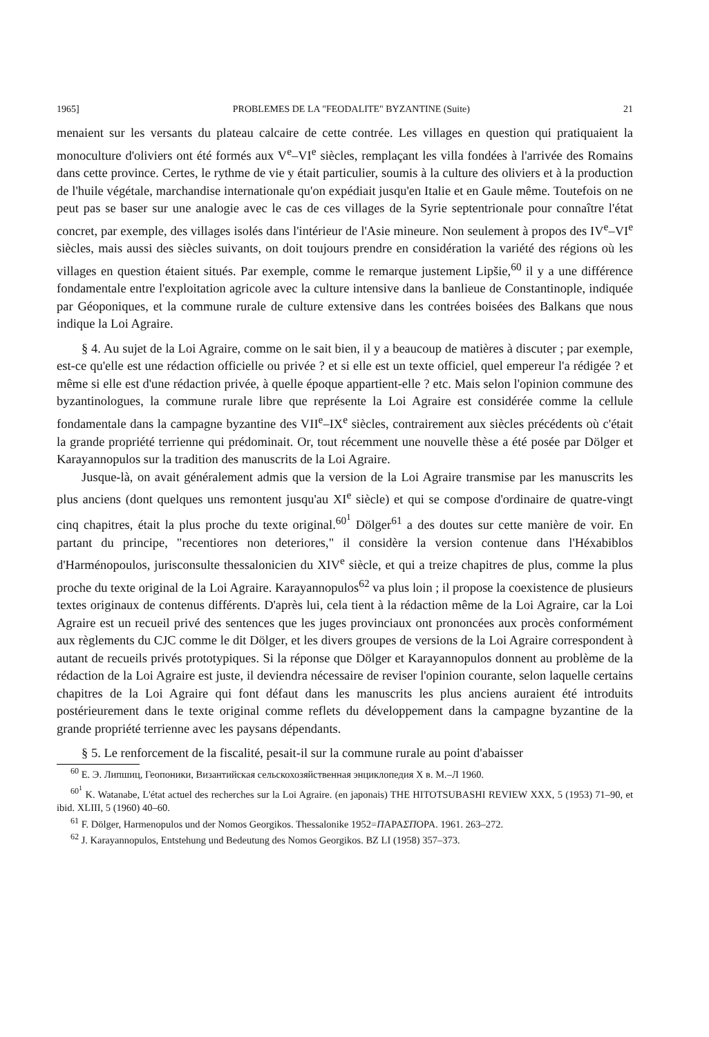1965] PROBLEMES DE LA "FEODALITE" BYZANTINE (Suite) 21
menaient sur les versants du plateau calcaire de cette contrée. Les villages en question qui pratiquaient la monoculture d'oliviers ont été formés aux V<sup>e</sup>–VI<sup>e</sup> siècles, remplaçant les villa fondées à l'arrivée des Romains dans cette province. Certes, le rythme de vie y était particulier, soumis à la culture des oliviers et à la production de l'huile végétale, marchandise internationale qu'on expédiait jusqu'en Italie et en Gaule même. Toutefois on ne peut pas se baser sur une analogie avec le cas de ces villages de la Syrie septentrionale pour connaître l'état concret, par exemple, des villages isolés dans l'intérieur de l'Asie mineure. Non seulement à propos des IV<sup>e</sup>–VI<sup>e</sup> siècles, mais aussi des siècles suivants, on doit toujours prendre en considération la variété des régions où les villages en question étaient situés. Par exemple, comme le remarque justement Lipšie,<sup>60</sup> il y a une différence fondamentale entre l'exploitation agricole avec la culture intensive dans la banlieue de Constantinople, indiquée par Géoponiques, et la commune rurale de culture extensive dans les contrées boisées des Balkans que nous indique la Loi Agraire.
§ 4. Au sujet de la Loi Agraire, comme on le sait bien, il y a beaucoup de matières à discuter ; par exemple, est-ce qu'elle est une rédaction officielle ou privée ? et si elle est un texte officiel, quel empereur l'a rédigée ? et même si elle est d'une rédaction privée, à quelle époque appartient-elle ? etc. Mais selon l'opinion commune des byzantinologues, la commune rurale libre que représente la Loi Agraire est considérée comme la cellule fondamentale dans la campagne byzantine des VII<sup>e</sup>–IX<sup>e</sup> siècles, contrairement aux siècles précédents où c'était la grande propriété terrienne qui prédominait. Or, tout récemment une nouvelle thèse a été posée par Dölger et Karayannopulos sur la tradition des manuscrits de la Loi Agraire.
Jusque-là, on avait généralement admis que la version de la Loi Agraire transmise par les manuscrits les plus anciens (dont quelques uns remontent jusqu'au XI<sup>e</sup> siècle) et qui se compose d'ordinaire de quatre-vingt cinq chapitres, était la plus proche du texte original.<sup>60<sup>1</sup></sup> Dölger<sup>61</sup> a des doutes sur cette manière de voir. En partant du principe, "recentiores non deteriores," il considère la version contenue dans l'Héxabiblos d'Harménopoulos, jurisconsulte thessalonicien du XIV<sup>e</sup> siècle, et qui a treize chapitres de plus, comme la plus proche du texte original de la Loi Agraire. Karayannopulos<sup>62</sup> va plus loin ; il propose la coexistence de plusieurs textes originaux de contenus différents. D'après lui, cela tient à la rédaction même de la Loi Agraire, car la Loi Agraire est un recueil privé des sentences que les juges provinciaux ont prononcées aux procès conformément aux règlements du CJC comme le dit Dölger, et les divers groupes de versions de la Loi Agraire correspondent à autant de recueils privés prototypiques. Si la réponse que Dölger et Karayannopulos donnent au problème de la rédaction de la Loi Agraire est juste, il deviendra nécessaire de reviser l'opinion courante, selon laquelle certains chapitres de la Loi Agraire qui font défaut dans les manuscrits les plus anciens auraient été introduits postérieurement dans le texte original comme reflets du développement dans la campagne byzantine de la grande propriété terrienne avec les paysans dépendants.
§ 5. Le renforcement de la fiscalité, pesait-il sur la commune rurale au point d'abaisser
<sup>60</sup> Е. Э. Липшиц, Геопоники, Византийская сельскохозяйственная энциклопедия X в. М.–Л 1960.
<sup>60<sup>1</sup></sup> K. Watanabe, L'état actuel des recherches sur la Loi Agraire. (en japonais) THE HITOTSUBASHI REVIEW XXX, 5 (1953) 71–90, et ibid. XLIII, 5 (1960) 40–60.
<sup>61</sup> F. Dölger, Harmenopulos und der Nomos Georgikos. Thessalonike 1952=ΠΑΡΑΣΠΟΡΑ. 1961. 263–272.
<sup>62</sup> J. Karayannopulos, Entstehung und Bedeutung des Nomos Georgikos. BZ LI (1958) 357–373.